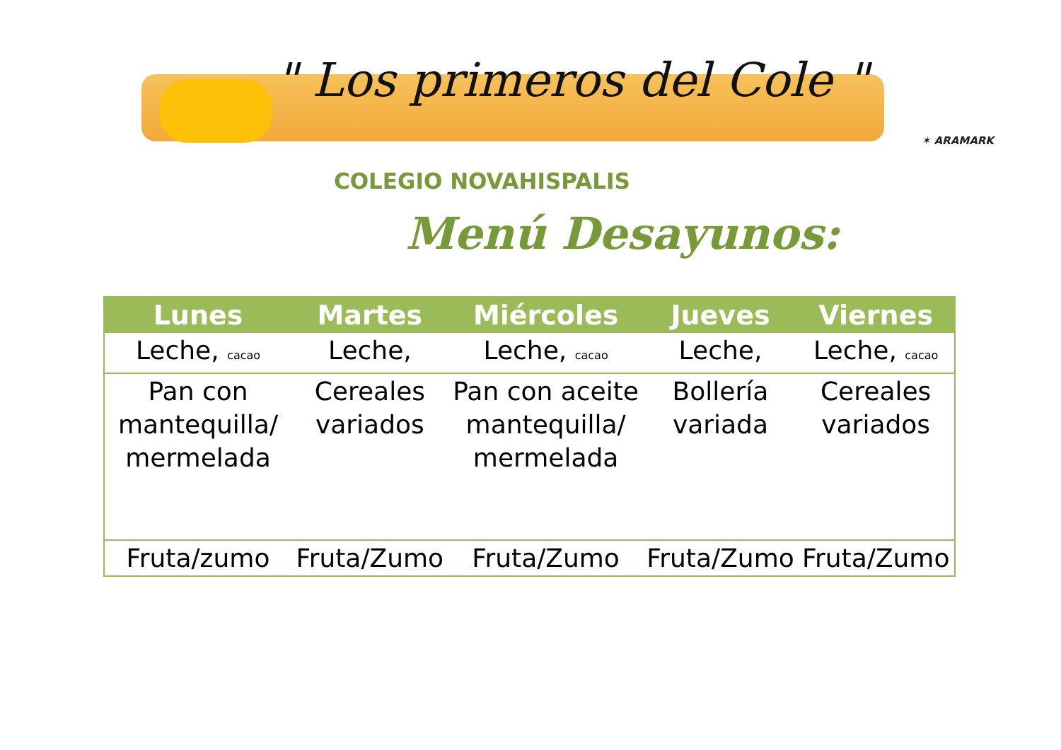" Los primeros del Cole "
✶ ARAMARK
COLEGIO NOVAHISPALIS
Menú Desayunos:
| Lunes | Martes | Miércoles | Jueves | Viernes |
| --- | --- | --- | --- | --- |
| Leche, cacao | Leche, | Leche, cacao | Leche, | Leche, cacao |
| Pan con mantequilla/ mermelada | Cereales variados | Pan con aceite mantequilla/ mermelada | Bollería variada | Cereales variados |
| Fruta/zumo | Fruta/Zumo | Fruta/Zumo | Fruta/Zumo | Fruta/Zumo |